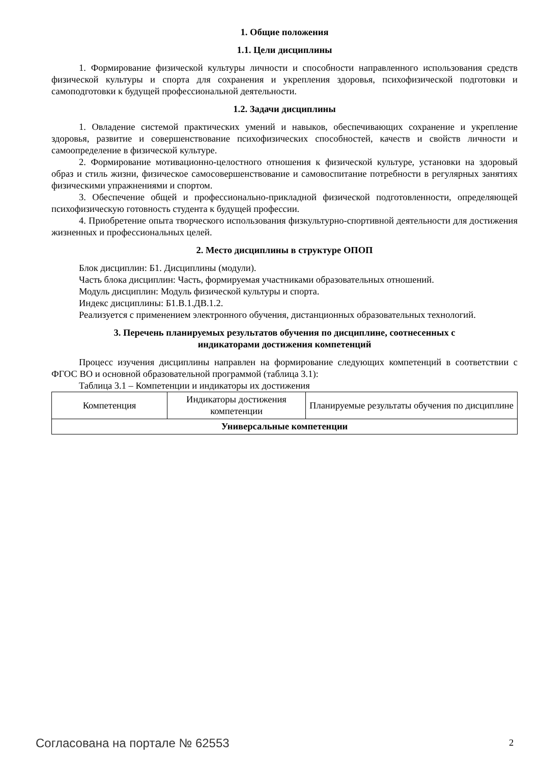1. Общие положения
1.1. Цели дисциплины
1. Формирование физической культуры личности и способности направленного использования средств физической культуры и спорта для сохранения и укрепления здоровья, психофизической подготовки и самоподготовки к будущей профессиональной деятельности.
1.2. Задачи дисциплины
1. Овладение системой практических умений и навыков, обеспечивающих сохранение и укрепление здоровья, развитие и совершенствование психофизических способностей, качеств и свойств личности и самоопределение в физической культуре.
2. Формирование мотивационно-целостного отношения к физической культуре, установки на здоровый образ и стиль жизни, физическое самосовершенствование и самовоспитание потребности в регулярных занятиях физическими упражнениями и спортом.
3. Обеспечение общей и профессионально-прикладной физической подготовленности, определяющей психофизическую готовность студента к будущей профессии.
4. Приобретение опыта творческого использования физкультурно-спортивной деятельности для достижения жизненных и профессиональных целей.
2. Место дисциплины в структуре ОПОП
Блок дисциплин: Б1. Дисциплины (модули).
Часть блока дисциплин: Часть, формируемая участниками образовательных отношений.
Модуль дисциплин: Модуль физической культуры и спорта.
Индекс дисциплины: Б1.В.1.ДВ.1.2.
Реализуется с применением электронного обучения, дистанционных образовательных технологий.
3. Перечень планируемых результатов обучения по дисциплине, соотнесенных с
индикаторами достижения компетенций
Процесс изучения дисциплины направлен на формирование следующих компетенций в соответствии с ФГОС ВО и основной образовательной программой (таблица 3.1):
Таблица 3.1 – Компетенции и индикаторы их достижения
| Компетенция | Индикаторы достижения компетенции | Планируемые результаты обучения по дисциплине |
| --- | --- | --- |
| Универсальные компетенции | | |
Согласована на портале № 62553 2